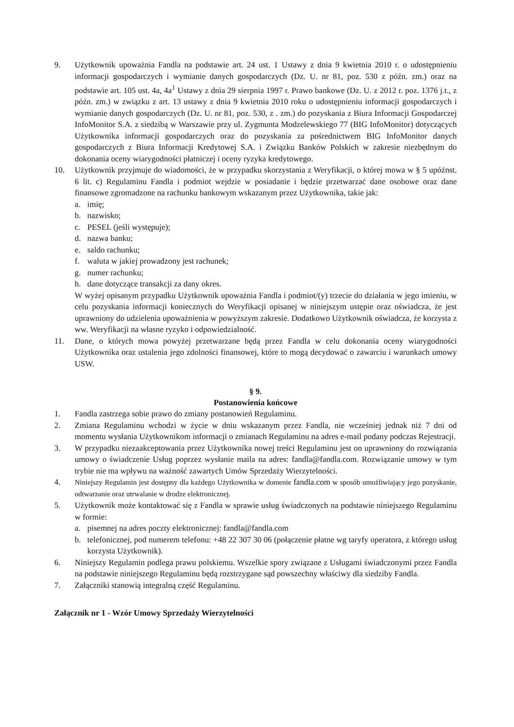9. Użytkownik upoważnia Fandla na podstawie art. 24 ust. 1 Ustawy z dnia 9 kwietnia 2010 r. o udostępnieniu informacji gospodarczych i wymianie danych gospodarczych (Dz. U. nr 81, poz. 530 z późn. zm.) oraz na podstawie art. 105 ust. 4a, 4a<sup>1</sup> Ustawy z dnia 29 sierpnia 1997 r. Prawo bankowe (Dz. U. z 2012 r. poz. 1376 j.t., z późn. zm.) w związku z art. 13 ustawy z dnia 9 kwietnia 2010 roku o udostępnieniu informacji gospodarczych i wymianie danych gospodarczych (Dz. U. nr 81, poz. 530, z . zm.) do pozyskania z Biura Informacji Gospodarczej InfoMonitor S.A. z siedzibą w Warszawie przy ul. Zygmunta Modzelewskiego 77 (BIG InfoMonitor) dotyczących Użytkownika informacji gospodarczych oraz do pozyskania za pośrednictwem BIG InfoMonitor danych gospodarczych z Biura Informacji Kredytowej S.A. i Związku Banków Polskich w zakresie niezbędnym do dokonania oceny wiarygodności płatniczej i oceny ryzyka kredytowego.
10. Użytkownik przyjmuje do wiadomości, że w przypadku skorzystania z Weryfikacji, o której mowa w § 5 upóźnst. 6 lit. c) Regulaminu Fandla i podmiot wejdzie w posiadanie i będzie przetwarzać dane osobowe oraz dane finansowe zgromadzone na rachunku bankowym wskazanym przez Użytkownika, takie jak:
a. imię;
b. nazwisko;
c. PESEL (jeśli występuje);
d. nazwa banku;
e. saldo rachunku;
f. waluta w jakiej prowadzony jest rachunek;
g. numer rachunku;
h. dane dotyczące transakcji za dany okres.
W wyżej opisanym przypadku Użytkownik upoważnia Fandla i podmiot/(y) trzecie do działania w jego imieniu, w celu pozyskania informacji koniecznych do Weryfikacji opisanej w niniejszym ustępie oraz oświadcza, że jest uprawniony do udzielenia upoważnienia w powyższym zakresie. Dodatkowo Użytkownik oświadcza, że korzysta z ww. Weryfikacji na własne ryzyko i odpowiedzialność.
11. Dane, o których mowa powyżej przetwarzane będą przez Fandla w celu dokonania oceny wiarygodności Użytkownika oraz ustalenia jego zdolności finansowej, które to mogą decydować o zawarciu i warunkach umowy USW.
§ 9.
Postanowienia końcowe
1. Fandla zastrzega sobie prawo do zmiany postanowień Regulaminu.
2. Zmiana Regulaminu wchodzi w życie w dniu wskazanym przez Fandla, nie wcześniej jednak niż 7 dni od momentu wysłania Użytkownikom informacji o zmianach Regulaminu na adres e-mail podany podczas Rejestracji.
3. W przypadku niezaakceptowania przez Użytkownika nowej treści Regulaminu jest on uprawniony do rozwiązania umowy o świadczenie Usług poprzez wysłanie maila na adres: fandla@fandla.com. Rozwiązanie umowy w tym trybie nie ma wpływu na ważność zawartych Umów Sprzedaży Wierzytelności.
4. Niniejszy Regulamin jest dostępny dla każdego Użytkownika w domenie fandla.com w sposób umożliwiający jego pozyskanie, odtwarzanie oraz utrwalanie w drodze elektronicznej.
5. Użytkownik może kontaktować się z Fandla w sprawie usług świadczonych na podstawie niniejszego Regulaminu w formie:
a. pisemnej na adres poczty elektronicznej: fandla@fandla.com
b. telefonicznej, pod numerem telefonu: +48 22 307 30 06 (połączenie płatne wg taryfy operatora, z którego usług korzysta Użytkownik).
6. Niniejszy Regulamin podlega prawu polskiemu. Wszelkie spory związane z Usługami świadczonymi przez Fandla na podstawie niniejszego Regulaminu będą rozstrzygane sąd powszechny właściwy dla siedziby Fandla.
7. Załączniki stanowią integralną część Regulaminu.
Załącznik nr 1 - Wzór Umowy Sprzedaży Wierzytelności